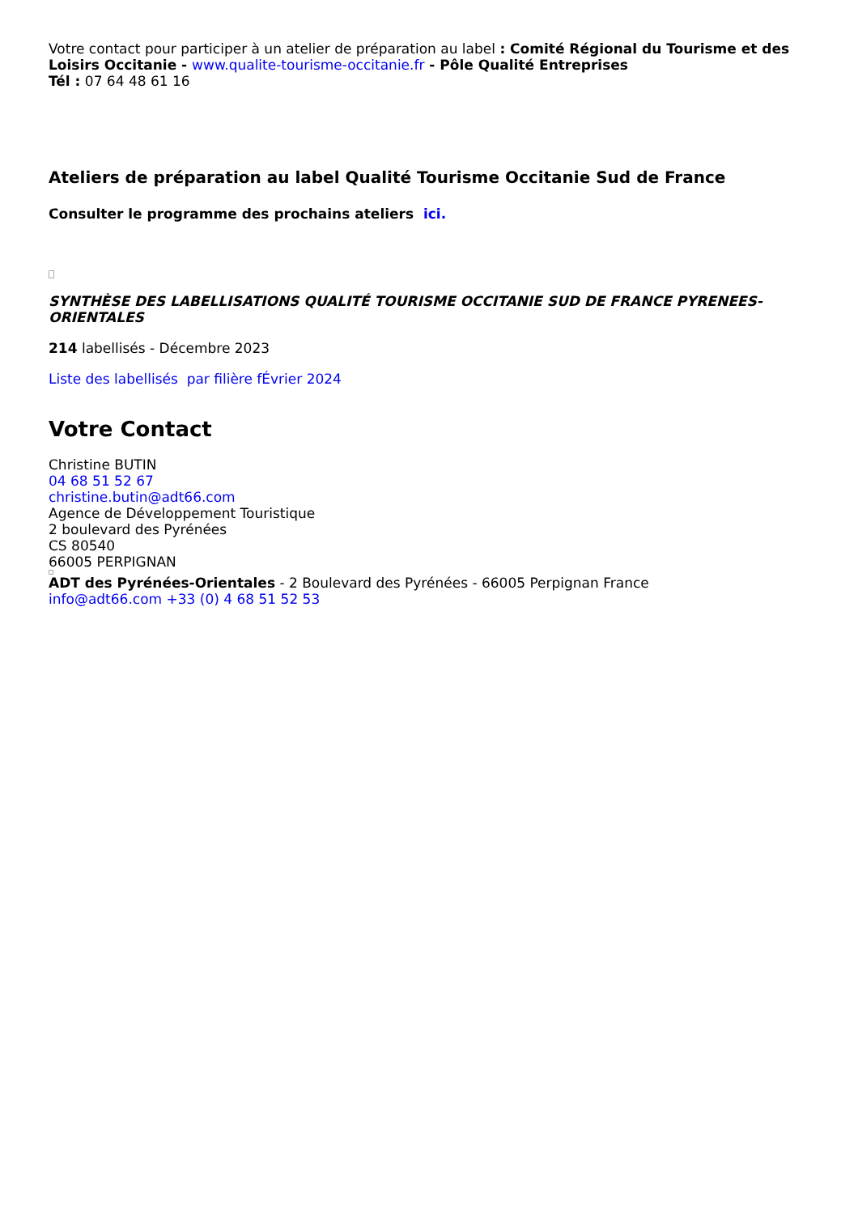Votre contact pour participer à un atelier de préparation au label : Comité Régional du Tourisme et des Loisirs Occitanie - www.qualite-tourisme-occitanie.fr - Pôle Qualité Entreprises
Tél : 07 64 48 61 16
Ateliers de préparation au label Qualité Tourisme Occitanie Sud de France
Consulter le programme des prochains ateliers ici.
SYNTHÈSE DES LABELLISATIONS QUALITÉ TOURISME OCCITANIE SUD DE FRANCE PYRENEES-ORIENTALES
214 labellisés - Décembre 2023
Liste des labellisés par filière fÉvrier 2024
Votre Contact
Christine BUTIN
04 68 51 52 67
christine.butin@adt66.com
Agence de Développement Touristique
2 boulevard des Pyrénées
CS 80540
66005 PERPIGNAN
ADT des Pyrénées-Orientales - 2 Boulevard des Pyrénées - 66005 Perpignan France
info@adt66.com +33 (0) 4 68 51 52 53